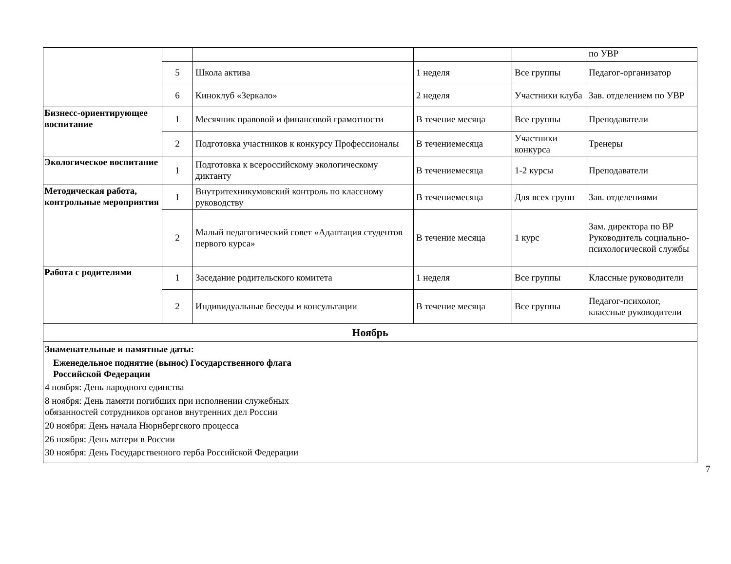| | | | | | по УВР |
| | 5 | Школа актива | 1 неделя | Все группы | Педагог-организатор |
| | 6 | Киноклуб «Зеркало» | 2 неделя | Участники клуба | Зав. отделением по УВР |
| Бизнесс-ориентирующее воспитание | 1 | Месячник правовой и финансовой грамотности | В течение месяца | Все группы | Преподаватели |
| | 2 | Подготовка участников к конкурсу Профессионалы | В течениемесяца | Участники конкурса | Тренеры |
| Экологическое воспитание | 1 | Подготовка к всероссийскому экологическому диктанту | В течениемесяца | 1-2 курсы | Преподаватели |
| Методическая работа, контрольные мероприятия | 1 | Внутритехникумовский контроль по классному руководству | В течениемесяца | Для всех групп | Зав. отделениями |
| | 2 | Малый педагогический совет «Адаптация студентов первого курса» | В течение месяца | 1 курс | Зам. директора по ВР Руководитель социально-психологической службы |
| Работа с родителями | 1 | Заседание родительского комитета | 1 неделя | Все группы | Классные руководители |
| | 2 | Индивидуальные беседы и консультации | В течение месяца | Все группы | Педагог-психолог, классные руководители |
| Ноябрь | | | | | |
| Знаменательные и памятные даты: Еженедельное поднятие (вынос) Государственного флага Российской Федерации 4 ноября: День народного единства 8 ноября: День памяти погибших при исполнении служебных обязанностей сотрудников органов внутренних дел России 20 ноября: День начала Нюрнбергского процесса 26 ноября: День матери в России 30 ноября: День Государственного герба Российской Федерации | | | | | |
7